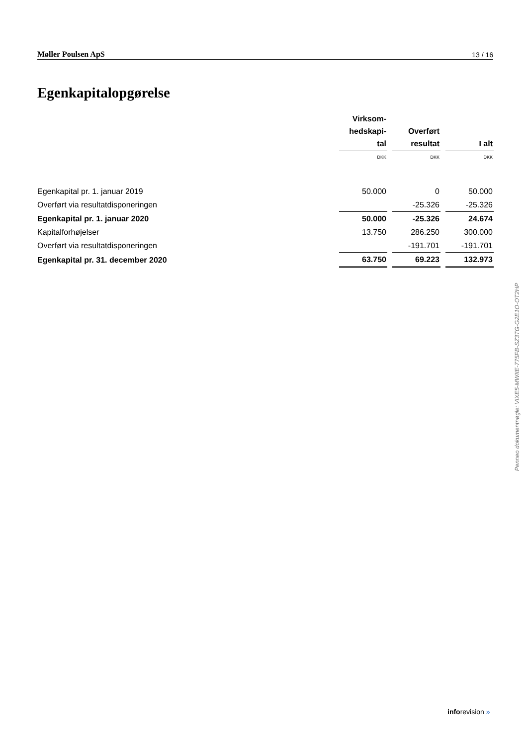Møller Poulsen ApS 13 / 16
Egenkapitalopgørelse
| | Virksom- hedskapi- tal | | Overført resultat | | I alt |
| --- | --- | --- | --- | --- | --- |
| | DKK | | DKK | | DKK |
| Egenkapital pr. 1. januar 2019 | 50.000 | | 0 | | 50.000 |
| Overført via resultatdisponeringen | | | -25.326 | | -25.326 |
| Egenkapital pr. 1. januar 2020 | 50.000 | | -25.326 | | 24.674 |
| Kapitalforhøjelser | 13.750 | | 286.250 | | 300.000 |
| Overført via resultatdisponeringen | | | -191.701 | | -191.701 |
| Egenkapital pr. 31. december 2020 | 63.750 | | 69.223 | | 132.973 |
Penneo dokumentnøgle: VIXE5-MWIIE-775FB-SZ3TG-G2E1O-OT2HP
inforevision »